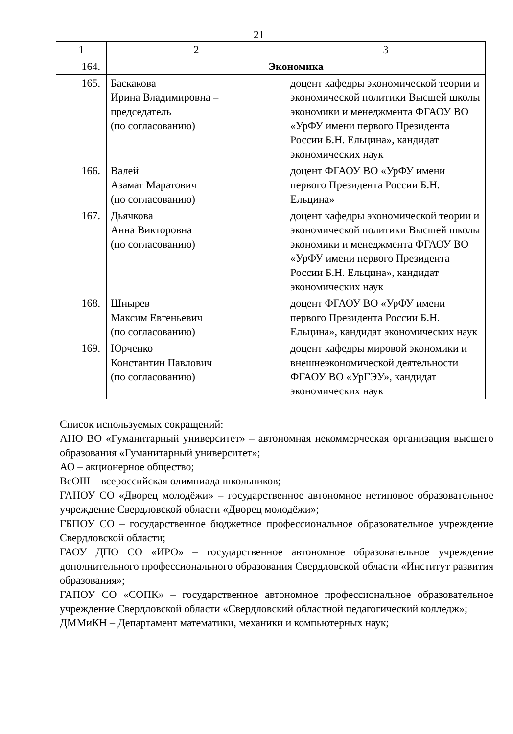21
| 1 | 2 | 3 |
| 164. | Экономика | |
| 165. | Баскакова Ирина Владимировна – председатель (по согласованию) | доцент кафедры экономической теории и экономической политики Высшей школы экономики и менеджмента ФГАОУ ВО «УрФУ имени первого Президента России Б.Н. Ельцина», кандидат экономических наук |
| 166. | Валей Азамат Маратович (по согласованию) | доцент ФГАОУ ВО «УрФУ имени первого Президента России Б.Н. Ельцина» |
| 167. | Дьячкова Анна Викторовна (по согласованию) | доцент кафедры экономической теории и экономической политики Высшей школы экономики и менеджмента ФГАОУ ВО «УрФУ имени первого Президента России Б.Н. Ельцина», кандидат экономических наук |
| 168. | Шнырев Максим Евгеньевич (по согласованию) | доцент ФГАОУ ВО «УрФУ имени первого Президента России Б.Н. Ельцина», кандидат экономических наук |
| 169. | Юрченко Константин Павлович (по согласованию) | доцент кафедры мировой экономики и внешнеэкономической деятельности ФГАОУ ВО «УрГЭУ», кандидат экономических наук |
Список используемых сокращений:
АНО ВО «Гуманитарный университет» – автономная некоммерческая организация высшего образования «Гуманитарный университет»;
АО – акционерное общество;
ВсОШ – всероссийская олимпиада школьников;
ГАНОУ СО «Дворец молодёжи» – государственное автономное нетиповое образовательное учреждение Свердловской области «Дворец молодёжи»;
ГБПОУ СО – государственное бюджетное профессиональное образовательное учреждение Свердловской области;
ГАОУ ДПО СО «ИРО» – государственное автономное образовательное учреждение дополнительного профессионального образования Свердловской области «Институт развития образования»;
ГАПОУ СО «СОПК» – государственное автономное профессиональное образовательное учреждение Свердловской области «Свердловский областной педагогический колледж»;
ДММиКН – Департамент математики, механики и компьютерных наук;